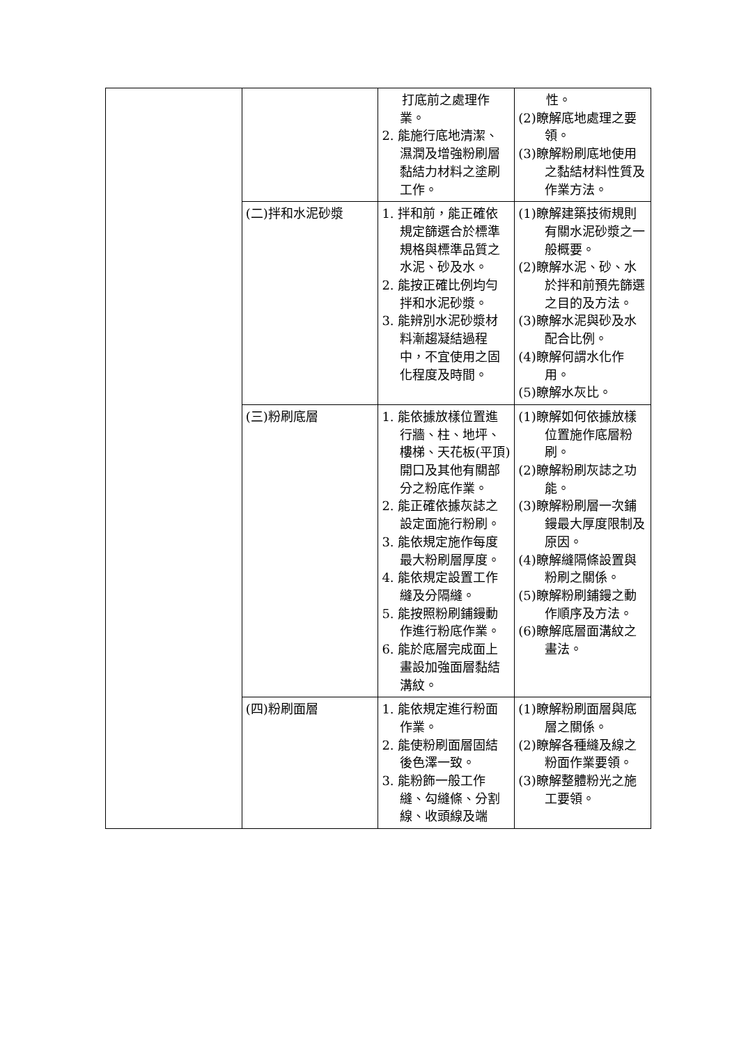| | | 打底前之處理作業。 2. 能施行底地清潔、濕潤及增強粉刷層黏結力材料之塗刷工作。 | 性。 (2)瞭解底地處理之要領。 (3)瞭解粉刷底地使用之黏結材料性質及作業方法。 |
| | (二)拌和水泥砂漿 | 1. 拌和前，能正確依規定篩選合於標準規格與標準品質之水泥、砂及水。 2. 能按正確比例均勻拌和水泥砂漿。 3. 能辨別水泥砂漿材料漸趨凝結過程中，不宜使用之固化程度及時間。 | (1)瞭解建築技術規則有關水泥砂漿之一般概要。 (2)瞭解水泥、砂、水於拌和前預先篩選之目的及方法。 (3)瞭解水泥與砂及水配合比例。 (4)瞭解何謂水化作用。 (5)瞭解水灰比。 |
| | (三)粉刷底層 | 1. 能依據放樣位置進行牆、柱、地坪、樓梯、天花板(平頂)開口及其他有關部分之粉底作業。 2. 能正確依據灰誌之設定面施行粉刷。 3. 能依規定施作每度最大粉刷層厚度。 4. 能依規定設置工作縫及分隔縫。 5. 能按照粉刷鋪鏝動作進行粉底作業。 6. 能於底層完成面上畫設加強面層黏結溝紋。 | (1)瞭解如何依據放樣位置施作底層粉刷。 (2)瞭解粉刷灰誌之功能。 (3)瞭解粉刷層一次鋪鏝最大厚度限制及原因。 (4)瞭解縫隔條設置與粉刷之關係。 (5)瞭解粉刷鋪鏝之動作順序及方法。 (6)瞭解底層面溝紋之畫法。 |
| | (四)粉刷面層 | 1. 能依規定進行粉面作業。 2. 能使粉刷面層固結後色澤一致。 3. 能粉飾一般工作縫、勾縫條、分割線、收頭線及端 | (1)瞭解粉刷面層與底層之關係。 (2)瞭解各種縫及線之粉面作業要領。 (3)瞭解整體粉光之施工要領。 |